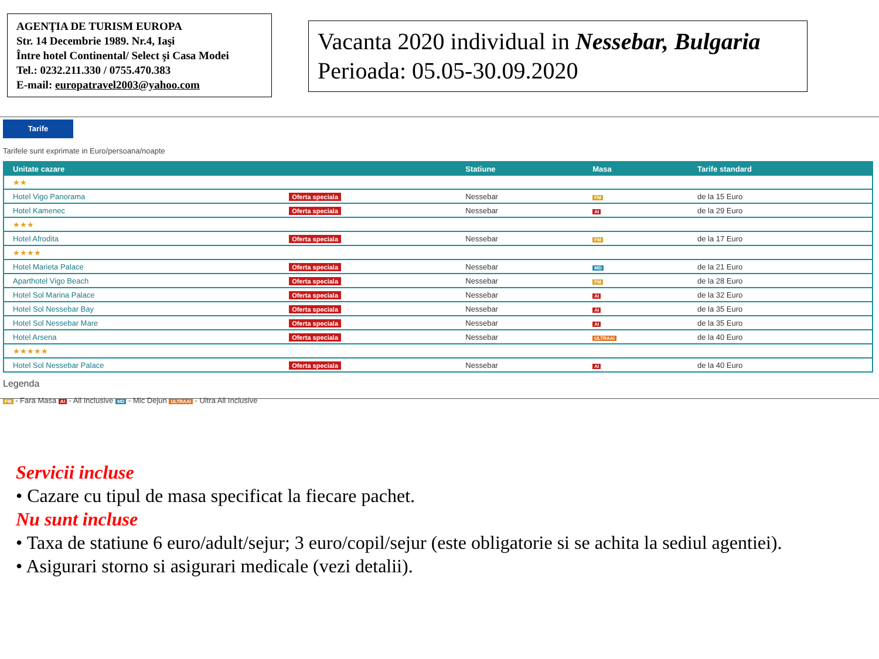AGENŢIA DE TURISM EUROPA
Str. 14 Decembrie 1989. Nr.4, Iaşi
Între hotel Continental/ Select şi Casa Modei
Tel.: 0232.211.330 / 0755.470.383
E-mail: europatravel2003@yahoo.com
Vacanta 2020 individual in Nessebar, Bulgaria
Perioada: 05.05-30.09.2020
Tarife
Tarifele sunt exprimate in Euro/persoana/noapte
| Unitate cazare | | Statiune | Masa | Tarife standard |
| --- | --- | --- | --- | --- |
| ★★ | | | | |
| Hotel Vigo Panorama | Oferta speciala | Nessebar | FM | de la 15 Euro |
| Hotel Kamenec | Oferta speciala | Nessebar | AI | de la 29 Euro |
| ★★★ | | | | |
| Hotel Afrodita | Oferta speciala | Nessebar | FM | de la 17 Euro |
| ★★★★ | | | | |
| Hotel Marieta Palace | Oferta speciala | Nessebar | MD | de la 21 Euro |
| Aparthotel Vigo Beach | Oferta speciala | Nessebar | FM | de la 28 Euro |
| Hotel Sol Marina Palace | Oferta speciala | Nessebar | AI | de la 32 Euro |
| Hotel Sol Nessebar Bay | Oferta speciala | Nessebar | AI | de la 35 Euro |
| Hotel Sol Nessebar Mare | Oferta speciala | Nessebar | AI | de la 35 Euro |
| Hotel Arsena | Oferta speciala | Nessebar | ULTRAAI | de la 40 Euro |
| ★★★★★ | | | | |
| Hotel Sol Nessebar Palace | Oferta speciala | Nessebar | AI | de la 40 Euro |
Legenda
FM - Fara Masa AI - All Inclusive MD - Mic Dejun ULTRAAI - Ultra All Inclusive
Servicii incluse
• Cazare cu tipul de masa specificat la fiecare pachet.
Nu sunt incluse
• Taxa de statiune 6 euro/adult/sejur; 3 euro/copil/sejur (este obligatorie si se achita la sediul agentiei).
• Asigurari storno si asigurari medicale (vezi detalii).